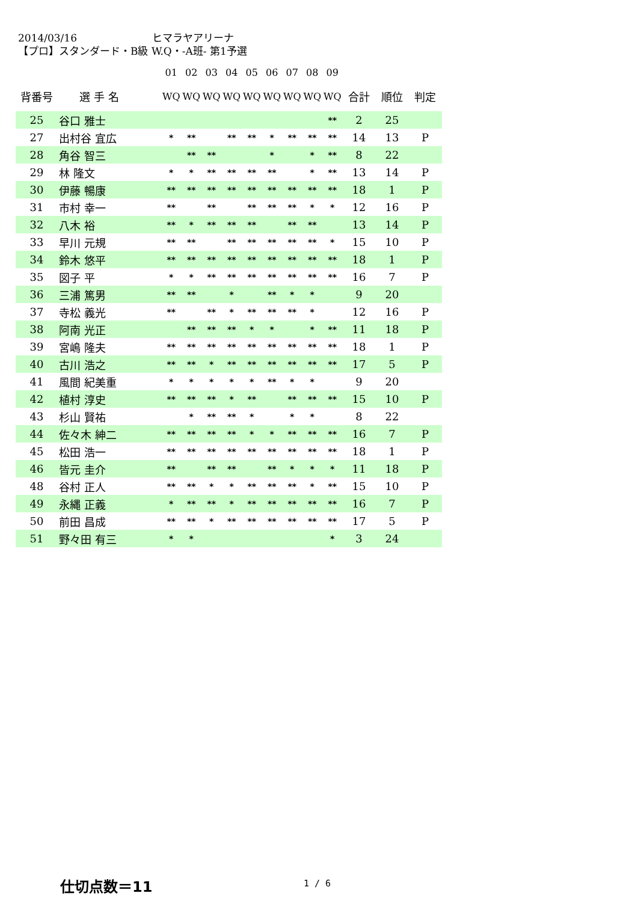2014/03/16 ヒマラヤアリーナ
【プロ】スタンダード・B級 W.Q・-A班- 第1予選
| | | 01 | 02 | 03 | 04 | 05 | 06 | 07 | 08 | 09 | | | |
| --- | --- | --- | --- | --- | --- | --- | --- | --- | --- | --- | --- | --- | --- |
| 背番号 | 選 手 名 | WQ | WQ | WQ | WQ | WQ | WQ | WQ | WQ | WQ | 合計 | 順位 | 判定 |
| 25 | 谷口 雅士 | | | | | | | | | ** | 2 | 25 | |
| 27 | 出村谷 宜広 | * | ** | | ** | ** | * | ** | ** | ** | 14 | 13 | P |
| 28 | 角谷 智三 | | ** | ** | | | * | | * | ** | 8 | 22 | |
| 29 | 林 隆文 | * | * | ** | ** | ** | ** | | * | ** | 13 | 14 | P |
| 30 | 伊藤 暢康 | ** | ** | ** | ** | ** | ** | ** | ** | ** | 18 | 1 | P |
| 31 | 市村 幸一 | ** | | ** | | ** | ** | ** | * | * | 12 | 16 | P |
| 32 | 八木 裕 | ** | * | ** | ** | ** | | ** | ** | | 13 | 14 | P |
| 33 | 早川 元規 | ** | ** | | ** | ** | ** | ** | ** | * | 15 | 10 | P |
| 34 | 鈴木 悠平 | ** | ** | ** | ** | ** | ** | ** | ** | ** | 18 | 1 | P |
| 35 | 図子 平 | * | * | ** | ** | ** | ** | ** | ** | ** | 16 | 7 | P |
| 36 | 三浦 篤男 | ** | ** | | * | | ** | * | * | | 9 | 20 | |
| 37 | 寺松 義光 | ** | | ** | * | ** | ** | ** | * | | 12 | 16 | P |
| 38 | 阿南 光正 | | ** | ** | ** | * | * | | * | ** | 11 | 18 | P |
| 39 | 宮嶋 隆夫 | ** | ** | ** | ** | ** | ** | ** | ** | ** | 18 | 1 | P |
| 40 | 古川 浩之 | ** | ** | * | ** | ** | ** | ** | ** | ** | 17 | 5 | P |
| 41 | 風間 紀美重 | * | * | * | * | * | ** | * | * | | 9 | 20 | |
| 42 | 植村 淳史 | ** | ** | ** | * | ** | | ** | ** | ** | 15 | 10 | P |
| 43 | 杉山 賢祐 | | * | ** | ** | * | | * | * | | 8 | 22 | |
| 44 | 佐々木 紳二 | ** | ** | ** | ** | * | * | ** | ** | ** | 16 | 7 | P |
| 45 | 松田 浩一 | ** | ** | ** | ** | ** | ** | ** | ** | ** | 18 | 1 | P |
| 46 | 皆元 圭介 | ** | | ** | ** | | ** | * | * | * | 11 | 18 | P |
| 48 | 谷村 正人 | ** | ** | * | * | ** | ** | ** | * | ** | 15 | 10 | P |
| 49 | 永縄 正義 | * | ** | ** | * | ** | ** | ** | ** | ** | 16 | 7 | P |
| 50 | 前田 昌成 | ** | ** | * | ** | ** | ** | ** | ** | ** | 17 | 5 | P |
| 51 | 野々田 有三 | * | * | | | | | | | * | 3 | 24 | |
仕切点数＝11 1 / 6